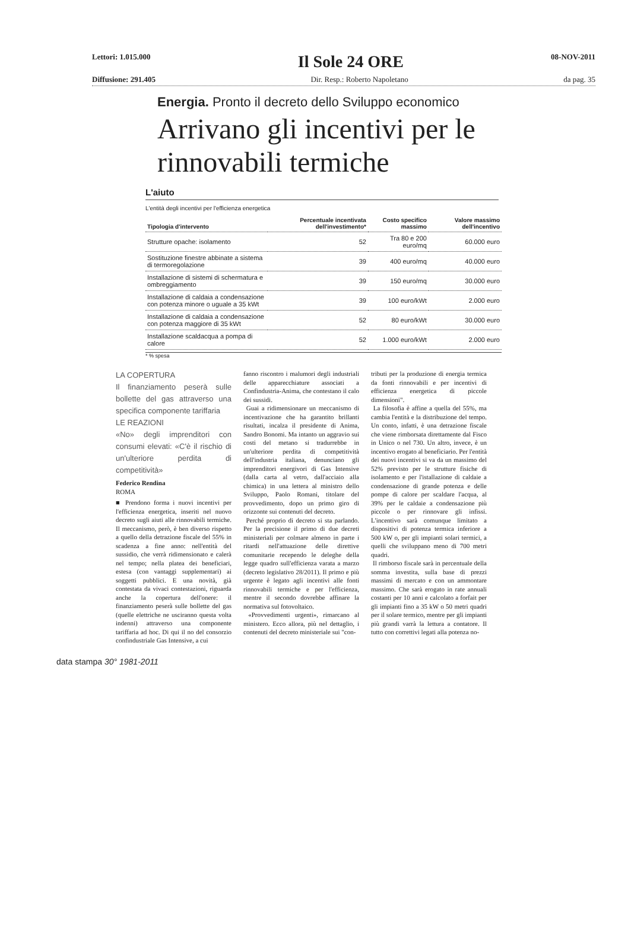Lettori: 1.015.000 Il Sole 24 ORE 08-NOV-2011
Diffusione: 291.405 Dir. Resp.: Roberto Napoletano da pag. 35
Energia. Pronto il decreto dello Sviluppo economico
Arrivano gli incentivi per le rinnovabili termiche
L'aiuto
L'entità degli incentivi per l'efficienza energetica
| Tipologia d'intervento | Percentuale incentivata dell'investimento* | Costo specifico massimo | Valore massimo dell'incentivo |
| --- | --- | --- | --- |
| Strutture opache: isolamento | 52 | Tra 80 e 200 euro/mq | 60.000 euro |
| Sostituzione finestre abbinate a sistema di termoregolazione | 39 | 400 euro/mq | 40.000 euro |
| Installazione di sistemi di schermatura e ombreggiamento | 39 | 150 euro/mq | 30.000 euro |
| Installazione di caldaia a condensazione con potenza minore o uguale a 35 kWt | 39 | 100 euro/kWt | 2.000 euro |
| Installazione di caldaia a condensazione con potenza maggiore di 35 kWt | 52 | 80 euro/kWt | 30.000 euro |
| Installazione scaldacqua a pompa di calore | 52 | 1.000 euro/kWt | 2.000 euro |
* % spesa
LA COPERTURA
Il finanziamento peserà sulle bollette del gas attraverso una specifica componente tariffaria
LE REAZIONI
«No» degli imprenditori con consumi elevati: «C'è il rischio di un'ulteriore perdita di competitività»
Federico Rendina
ROMA
■ Prendono forma i nuovi incentivi per l'efficienza energetica, inseriti nel nuovo decreto sugli aiuti alle rinnovabili termiche. Il meccanismo, però, è ben diverso rispetto a quello della detrazione fiscale del 55% in scadenza a fine anno: nell'entità del sussidio, che verrà ridimensionato e calerà nel tempo; nella platea dei beneficiari, estesa (con vantaggi supplementari) ai soggetti pubblici. E una novità, già contestata da vivaci contestazioni, riguarda anche la copertura dell'onere: il finanziamento peserà sulle bollette del gas (quelle elettriche ne usciranno questa volta indenni) attraverso una componente tariffaria ad hoc. Di qui il no del consorzio confindustriale Gas Intensive, a cui
fanno riscontro i malumori degli industriali delle apparecchiature associati a Confindustria-Anima, che contestano il calo dei sussidi.
Guai a ridimensionare un meccanismo di incentivazione che ha garantito brillanti risultati, incalza il presidente di Anima, Sandro Bonomi. Ma intanto un aggravio sui costi del metano si tradurrebbe in un'ulteriore perdita di competitività dell'industria italiana, denunciano gli imprenditori energivori di Gas Intensive (dalla carta al vetro, dall'acciaio alla chimica) in una lettera al ministro dello Sviluppo, Paolo Romani, titolare del provvedimento, dopo un primo giro di orizzonte sui contenuti del decreto.
Perché proprio di decreto si sta parlando. Per la precisione il primo di due decreti ministeriali per colmare almeno in parte i ritardi nell'attuazione delle direttive comunitarie recependo le deleghe della legge quadro sull'efficienza varata a marzo (decreto legislativo 28/2011). Il primo e più urgente è legato agli incentivi alle fonti rinnovabili termiche e per l'efficienza, mentre il secondo dovrebbe affinare la normativa sul fotovoltaico.
«Provvedimenti urgenti», rimarcano al ministero. Ecco allora, più nel dettaglio, i contenuti del decreto ministeriale sui "con-
tributi per la produzione di energia termica da fonti rinnovabili e per incentivi di efficienza energetica di piccole dimensioni".
La filosofia è affine a quella del 55%, ma cambia l'entità e la distribuzione del tempo. Un conto, infatti, è una detrazione fiscale che viene rimborsata direttamente dal Fisco in Unico o nel 730. Un altro, invece, è un incentivo erogato al beneficiario. Per l'entità dei nuovi incentivi si va da un massimo del 52% previsto per le strutture fisiche di isolamento e per l'istallazione di caldaie a condensazione di grande potenza e delle pompe di calore per scaldare l'acqua, al 39% per le caldaie a condensazione più piccole o per rinnovare gli infissi. L'incentivo sarà comunque limitato a dispositivi di potenza termica inferiore a 500 kW o, per gli impianti solari termici, a quelli che sviluppano meno di 700 metri quadri.
Il rimborso fiscale sarà in percentuale della somma investita, sulla base di prezzi massimi di mercato e con un ammontare massimo. Che sarà erogato in rate annuali costanti per 10 anni e calcolato a forfait per gli impianti fino a 35 kW o 50 metri quadri per il solare termico, mentre per gli impianti più grandi varrà la lettura a contatore. Il tutto con correttivi legati alla potenza no-
data stampa 30° 1981-2011